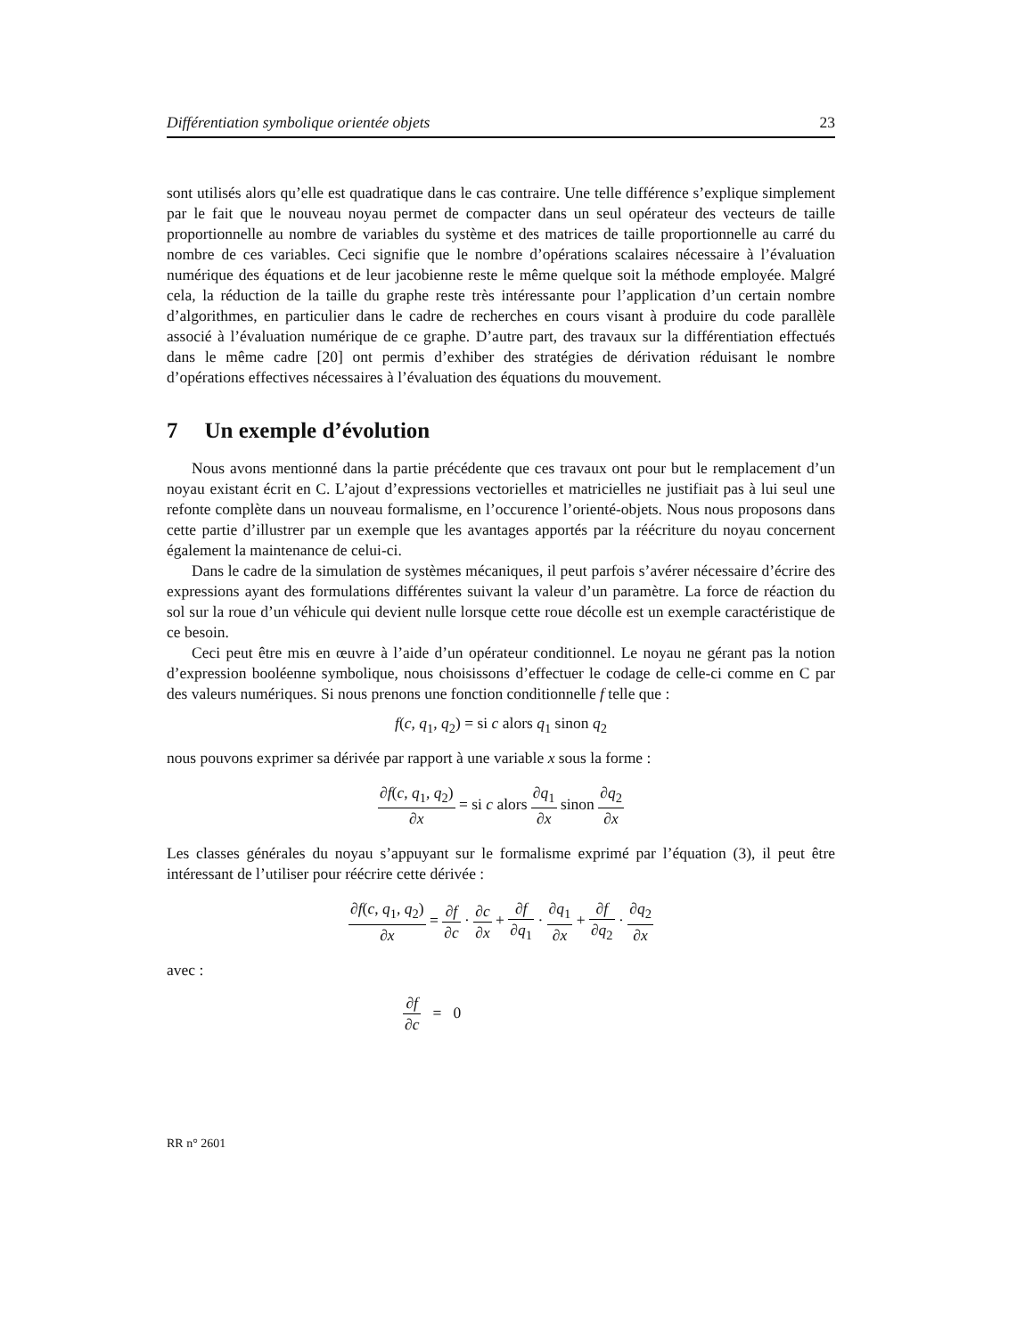Différentiation symbolique orientée objets 23
sont utilisés alors qu’elle est quadratique dans le cas contraire. Une telle différence s’explique simplement par le fait que le nouveau noyau permet de compacter dans un seul opérateur des vecteurs de taille proportionnelle au nombre de variables du système et des matrices de taille proportionnelle au carré du nombre de ces variables. Ceci signifie que le nombre d’opérations scalaires nécessaire à l’évaluation numérique des équations et de leur jacobienne reste le même quelque soit la méthode employée. Malgré cela, la réduction de la taille du graphe reste très intéressante pour l’application d’un certain nombre d’algorithmes, en particulier dans le cadre de recherches en cours visant à produire du code parallèle associé à l’évaluation numérique de ce graphe. D’autre part, des travaux sur la différentiation effectués dans le même cadre [20] ont permis d’exhiber des stratégies de dérivation réduisant le nombre d’opérations effectives nécessaires à l’évaluation des équations du mouvement.
7 Un exemple d’évolution
Nous avons mentionné dans la partie précédente que ces travaux ont pour but le remplacement d’un noyau existant écrit en C. L’ajout d’expressions vectorielles et matricielles ne justifiait pas à lui seul une refonte complète dans un nouveau formalisme, en l’occurence l’orienté-objets. Nous nous proposons dans cette partie d’illustrer par un exemple que les avantages apportés par la réécriture du noyau concernent également la maintenance de celui-ci.
Dans le cadre de la simulation de systèmes mécaniques, il peut parfois s’avérer nécessaire d’écrire des expressions ayant des formulations différentes suivant la valeur d’un paramètre. La force de réaction du sol sur la roue d’un véhicule qui devient nulle lorsque cette roue décolle est un exemple caractéristique de ce besoin.
Ceci peut être mis en œuvre à l’aide d’un opérateur conditionnel. Le noyau ne gérant pas la notion d’expression booléenne symbolique, nous choisissons d’effectuer le codage de celle-ci comme en C par des valeurs numériques. Si nous prenons une fonction conditionnelle f telle que :
f(c, q<sub>1</sub>, q<sub>2</sub>) = si c alors q<sub>1</sub> sinon q<sub>2</sub>
nous pouvons exprimer sa dérivée par rapport à une variable x sous la forme :
∂f(c, q<sub>1</sub>, q<sub>2</sub>) ∂x = si c alors ∂q<sub>1</sub> ∂x sinon ∂q<sub>2</sub> ∂x
Les classes générales du noyau s’appuyant sur le formalisme exprimé par l’équation (3), il peut être intéressant de l’utiliser pour réécrire cette dérivée :
∂f(c, q<sub>1</sub>, q<sub>2</sub>) ∂x = ∂f ∂c · ∂c ∂x + ∂f ∂q<sub>1</sub> · ∂q<sub>1</sub> ∂x + ∂f ∂q<sub>2</sub> · ∂q<sub>2</sub> ∂x
avec :
∂f ∂c = 0
RR n° 2601